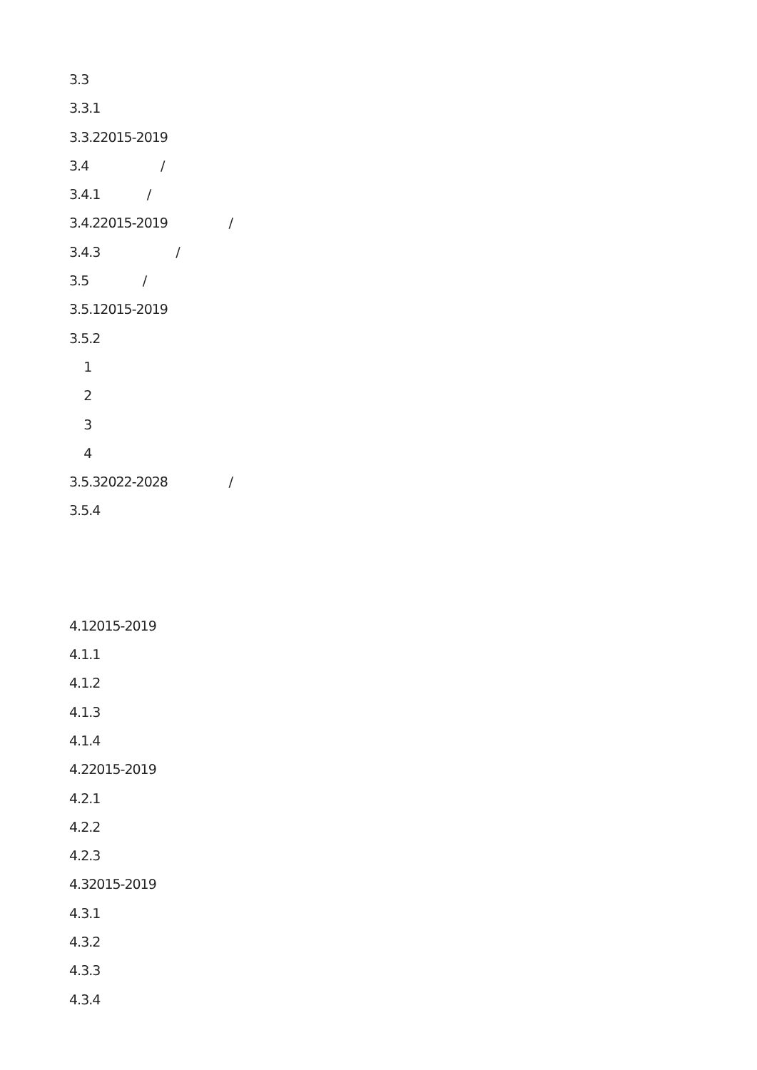3.3
3.3.1
3.3.22015-2019
3.4 /
3.4.1 /
3.4.22015-2019 /
3.4.3 /
3.5 /
3.5.12015-2019
3.5.2
1
2
3
4
3.5.32022-2028 /
3.5.4
4.12015-2019
4.1.1
4.1.2
4.1.3
4.1.4
4.22015-2019
4.2.1
4.2.2
4.2.3
4.32015-2019
4.3.1
4.3.2
4.3.3
4.3.4